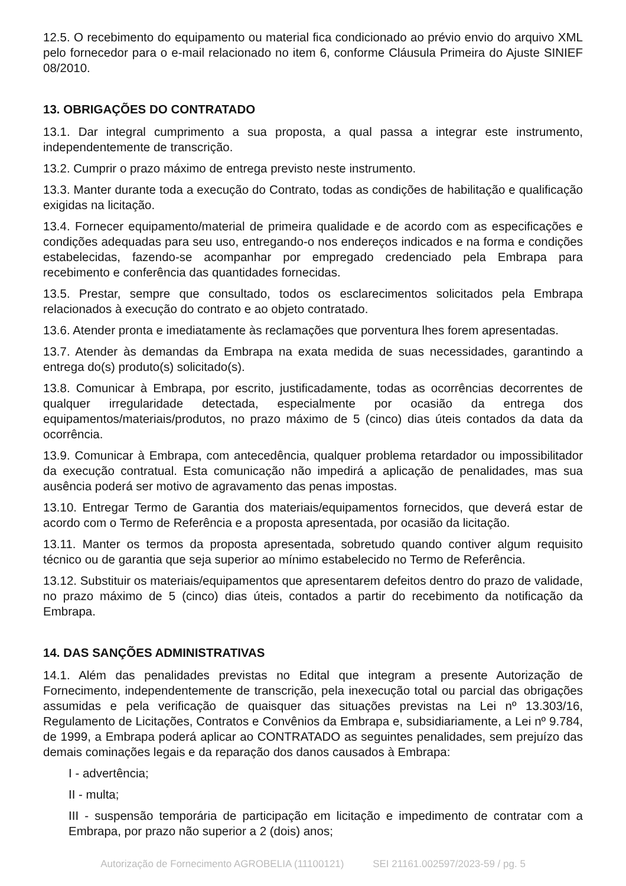12.5. O recebimento do equipamento ou material fica condicionado ao prévio envio do arquivo XML pelo fornecedor para o e-mail relacionado no item 6, conforme Cláusula Primeira do Ajuste SINIEF 08/2010.
13. OBRIGAÇÕES DO CONTRATADO
13.1. Dar integral cumprimento a sua proposta, a qual passa a integrar este instrumento, independentemente de transcrição.
13.2. Cumprir o prazo máximo de entrega previsto neste instrumento.
13.3. Manter durante toda a execução do Contrato, todas as condições de habilitação e qualificação exigidas na licitação.
13.4. Fornecer equipamento/material de primeira qualidade e de acordo com as especificações e condições adequadas para seu uso, entregando-o nos endereços indicados e na forma e condições estabelecidas, fazendo-se acompanhar por empregado credenciado pela Embrapa para recebimento e conferência das quantidades fornecidas.
13.5. Prestar, sempre que consultado, todos os esclarecimentos solicitados pela Embrapa relacionados à execução do contrato e ao objeto contratado.
13.6. Atender pronta e imediatamente às reclamações que porventura lhes forem apresentadas.
13.7. Atender às demandas da Embrapa na exata medida de suas necessidades, garantindo a entrega do(s) produto(s) solicitado(s).
13.8. Comunicar à Embrapa, por escrito, justificadamente, todas as ocorrências decorrentes de qualquer irregularidade detectada, especialmente por ocasião da entrega dos equipamentos/materiais/produtos, no prazo máximo de 5 (cinco) dias úteis contados da data da ocorrência.
13.9. Comunicar à Embrapa, com antecedência, qualquer problema retardador ou impossibilitador da execução contratual. Esta comunicação não impedirá a aplicação de penalidades, mas sua ausência poderá ser motivo de agravamento das penas impostas.
13.10. Entregar Termo de Garantia dos materiais/equipamentos fornecidos, que deverá estar de acordo com o Termo de Referência e a proposta apresentada, por ocasião da licitação.
13.11. Manter os termos da proposta apresentada, sobretudo quando contiver algum requisito técnico ou de garantia que seja superior ao mínimo estabelecido no Termo de Referência.
13.12. Substituir os materiais/equipamentos que apresentarem defeitos dentro do prazo de validade, no prazo máximo de 5 (cinco) dias úteis, contados a partir do recebimento da notificação da Embrapa.
14. DAS SANÇÕES ADMINISTRATIVAS
14.1. Além das penalidades previstas no Edital que integram a presente Autorização de Fornecimento, independentemente de transcrição, pela inexecução total ou parcial das obrigações assumidas e pela verificação de quaisquer das situações previstas na Lei nº 13.303/16, Regulamento de Licitações, Contratos e Convênios da Embrapa e, subsidiariamente, a Lei nº 9.784, de 1999, a Embrapa poderá aplicar ao CONTRATADO as seguintes penalidades, sem prejuízo das demais cominações legais e da reparação dos danos causados à Embrapa:
I - advertência;
II - multa;
III - suspensão temporária de participação em licitação e impedimento de contratar com a Embrapa, por prazo não superior a 2 (dois) anos;
Autorização de Fornecimento AGROBELIA (11100121) SEI 21161.002597/2023-59 / pg. 5